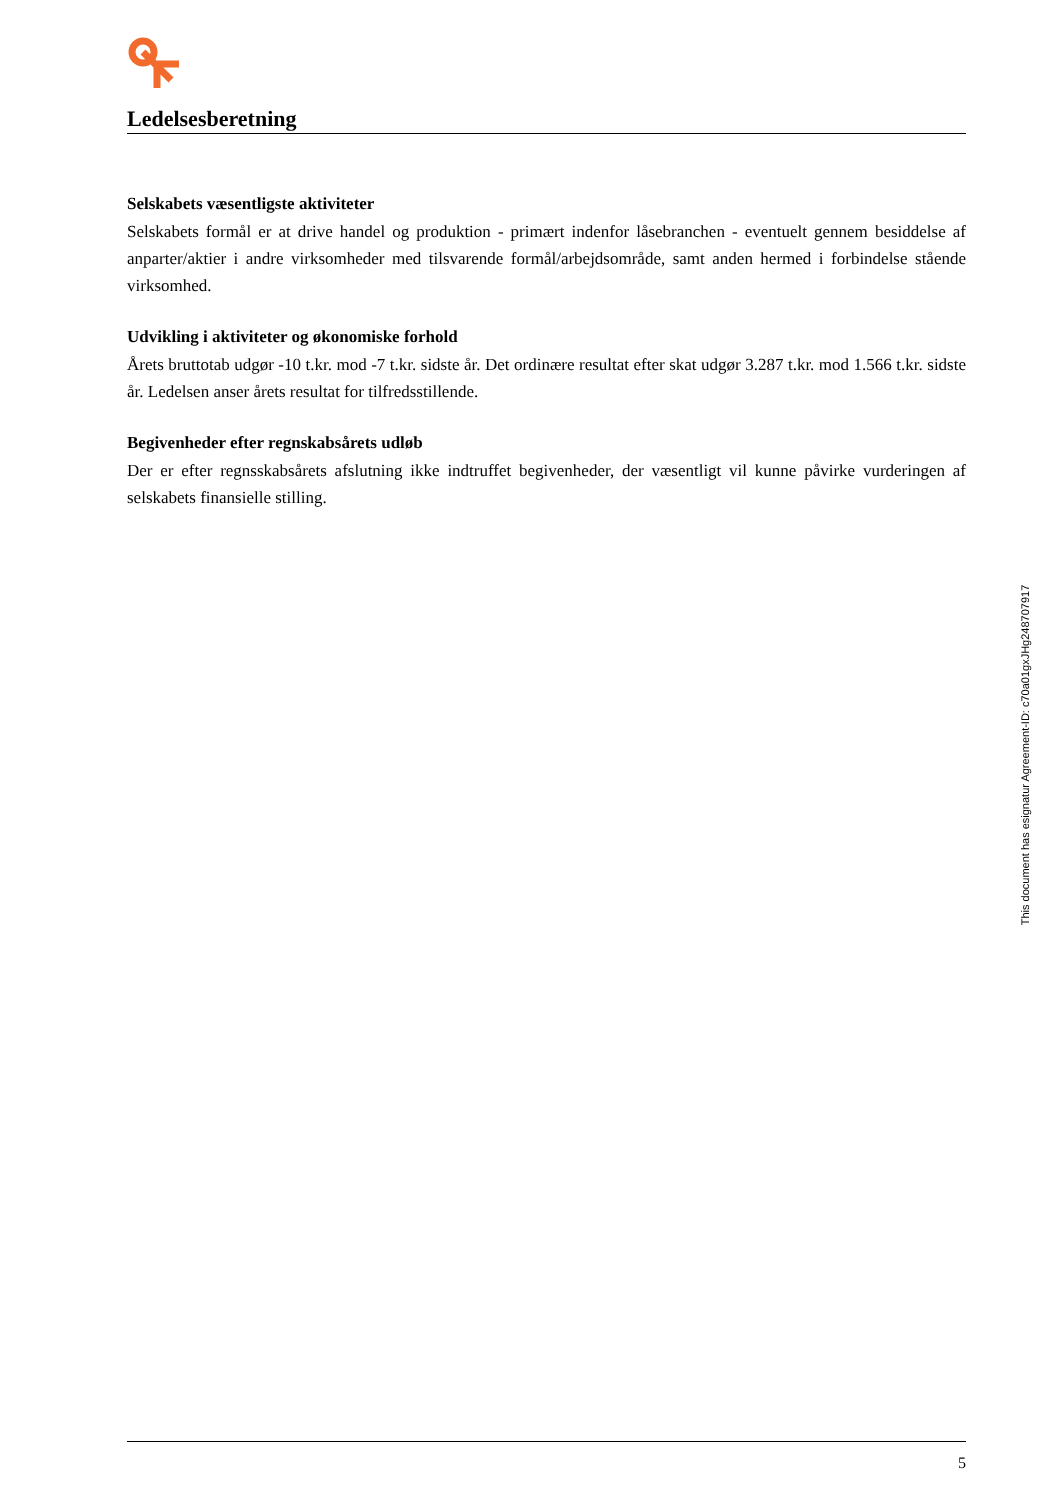Ledelsesberetning
Selskabets væsentligste aktiviteter
Selskabets formål er at drive handel og produktion - primært indenfor låsebranchen - eventuelt gennem besiddelse af anparter/aktier i andre virksomheder med tilsvarende formål/arbejdsområde, samt anden hermed i forbindelse stående virksomhed.
Udvikling i aktiviteter og økonomiske forhold
Årets bruttotab udgør -10 t.kr. mod -7 t.kr. sidste år. Det ordinære resultat efter skat udgør 3.287 t.kr. mod 1.566 t.kr. sidste år. Ledelsen anser årets resultat for tilfredsstillende.
Begivenheder efter regnskabsårets udløb
Der er efter regnsskabsårets afslutning ikke indtruffet begivenheder, der væsentligt vil kunne påvirke vurderingen af selskabets finansielle stilling.
This document has esignatur Agreement-ID: c70a01gxJHg248707917
5